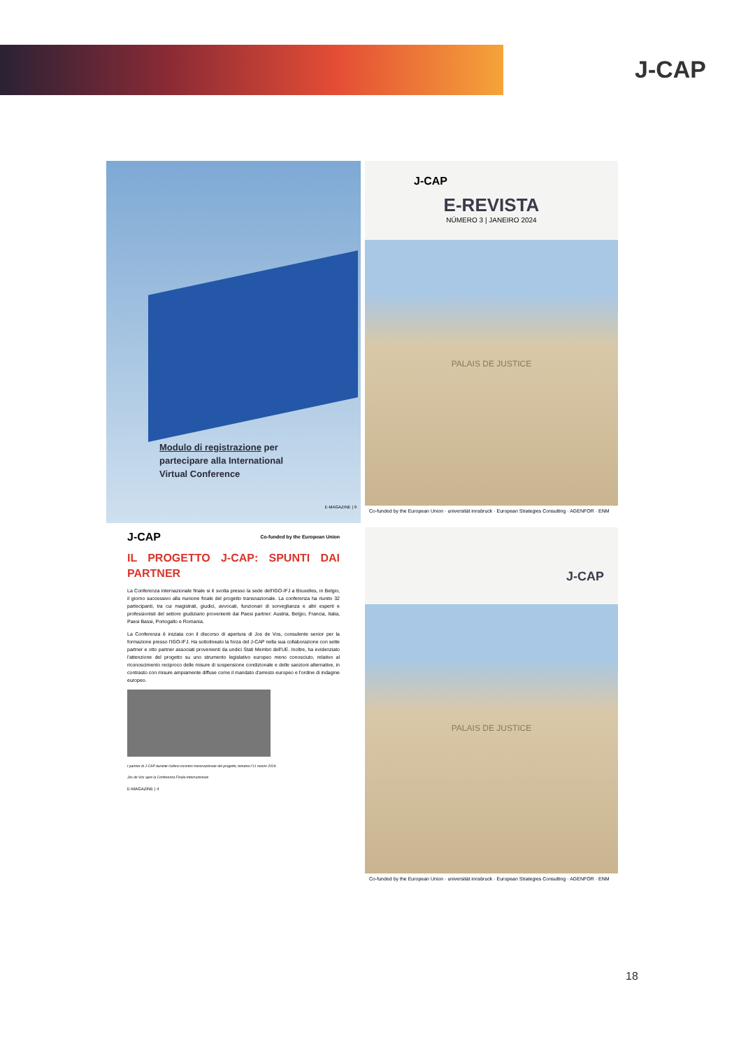J-CAP
Modulo di registrazione per partecipare alla International Virtual Conference
E-MAGAZINE | 9
J-CAP
E-REVISTA
NÚMERO 3 | JANEIRO 2024
PALAIS DE JUSTICE
Co-funded by the European Union · universität innsbruck · European Strategies Consulting · AGENFOR · ENM
J-CAP Co-funded by the European Union
IL PROGETTO J-CAP: SPUNTI DAI PARTNER
La Conferenza internazionale finale si è svolta presso la sede dell'IGO-IFJ a Bruxelles, in Belgio, il giorno successivo alla riunione finale del progetto transnazionale. La conferenza ha riunito 32 partecipanti, tra cui magistrati, giudici, avvocati, funzionari di sorveglianza e altri esperti e professionisti del settore giudiziario provenienti dai Paesi partner: Austria, Belgio, Francia, Italia, Paesi Bassi, Portogallo e Romania.
La Conferenza è iniziata con il discorso di apertura di Jos de Vos, consulente senior per la formazione presso l'IGO-IFJ. Ha sottolineato la forza del J-CAP nella sua collaborazione con sette partner e otto partner associati provenienti da undici Stati Membri dell'UE. Inoltre, ha evidenziato l'attenzione del progetto su uno strumento legislativo europeo meno conosciuto, relativo al riconoscimento reciproco delle misure di sospensione condizionale e delle sanzioni alternative, in contrasto con misure ampiamente diffuse come il mandato d'arresto europeo e l'ordine di indagine europeo.
I partner di J-CAP durante l'ultimo incontro transnazionale del progetto, tenutosi l'11 marzo 2024.
Jos de Vos apre la Conferenza Finale Internazionale
E-MAGAZINE | 4
J-CAP
PALAIS DE JUSTICE
Co-funded by the European Union · universität innsbruck · European Strategies Consulting · AGENFOR · ENM
18